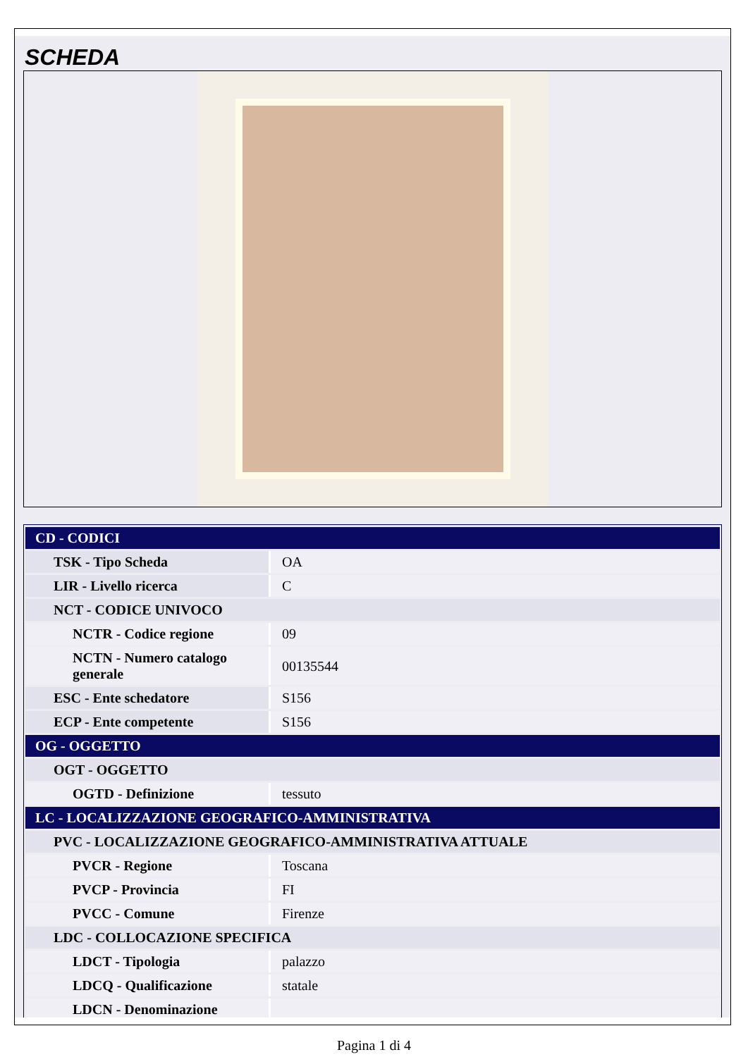SCHEDA
| CD - CODICI | |
| TSK - Tipo Scheda | OA |
| LIR - Livello ricerca | C |
| NCT - CODICE UNIVOCO | |
| NCTR - Codice regione | 09 |
| NCTN - Numero catalogo generale | 00135544 |
| ESC - Ente schedatore | S156 |
| ECP - Ente competente | S156 |
| OG - OGGETTO | |
| OGT - OGGETTO | |
| OGTD - Definizione | tessuto |
| LC - LOCALIZZAZIONE GEOGRAFICO-AMMINISTRATIVA | |
| PVC - LOCALIZZAZIONE GEOGRAFICO-AMMINISTRATIVA ATTUALE | |
| PVCR - Regione | Toscana |
| PVCP - Provincia | FI |
| PVCC - Comune | Firenze |
| LDC - COLLOCAZIONE SPECIFICA | |
| LDCT - Tipologia | palazzo |
| LDCQ - Qualificazione | statale |
| LDCN - Denominazione | |
Pagina 1 di 4